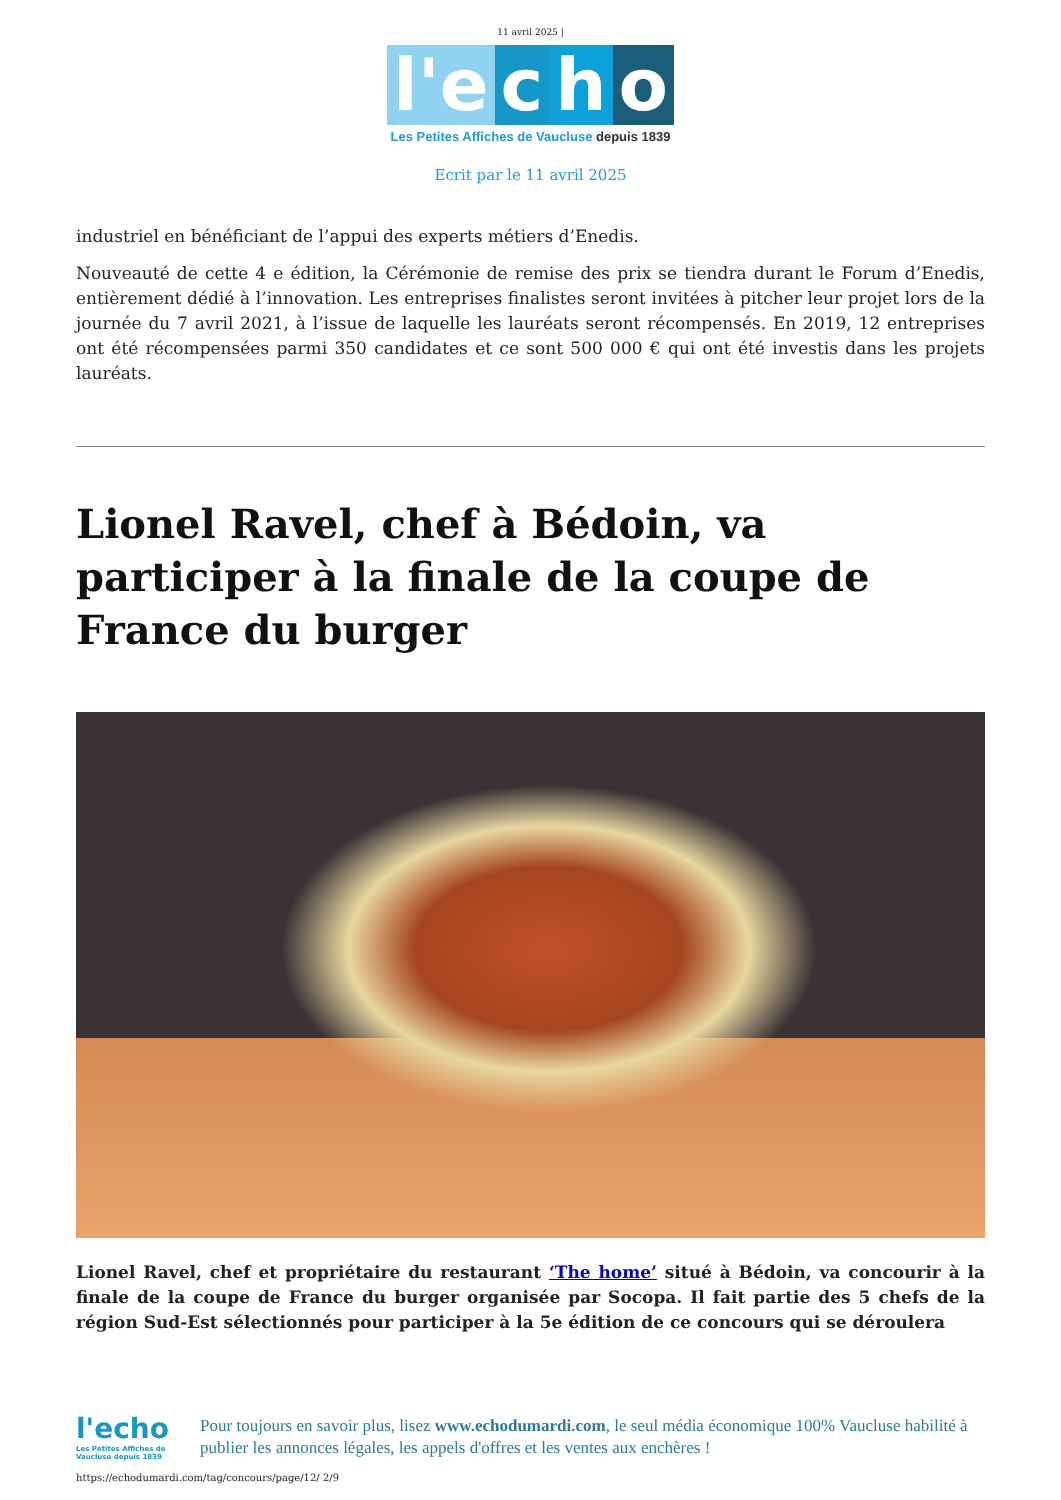11 avril 2025 |
l'e c h o
Les Petites Affiches de Vaucluse depuis 1839
Ecrit par le 11 avril 2025
industriel en bénéficiant de l’appui des experts métiers d’Enedis.
Nouveauté de cette 4 e édition, la Cérémonie de remise des prix se tiendra durant le Forum d’Enedis, entièrement dédié à l’innovation. Les entreprises finalistes seront invitées à pitcher leur projet lors de la journée du 7 avril 2021, à l’issue de laquelle les lauréats seront récompensés. En 2019, 12 entreprises ont été récompensées parmi 350 candidates et ce sont 500 000 € qui ont été investis dans les projets lauréats.
Lionel Ravel, chef à Bédoin, va participer à la finale de la coupe de France du burger
Lionel Ravel, chef et propriétaire du restaurant ‘The home’ situé à Bédoin, va concourir à la finale de la coupe de France du burger organisée par Socopa. Il fait partie des 5 chefs de la région Sud-Est sélectionnés pour participer à la 5e édition de ce concours qui se déroulera
l'echo
Les Petites Affiches de Vaucluse depuis 1839
Pour toujours en savoir plus, lisez www.echodumardi.com, le seul média économique 100% Vaucluse habilité à publier les annonces légales, les appels d'offres et les ventes aux enchères !
https://echodumardi.com/tag/concours/page/12/ 2/9